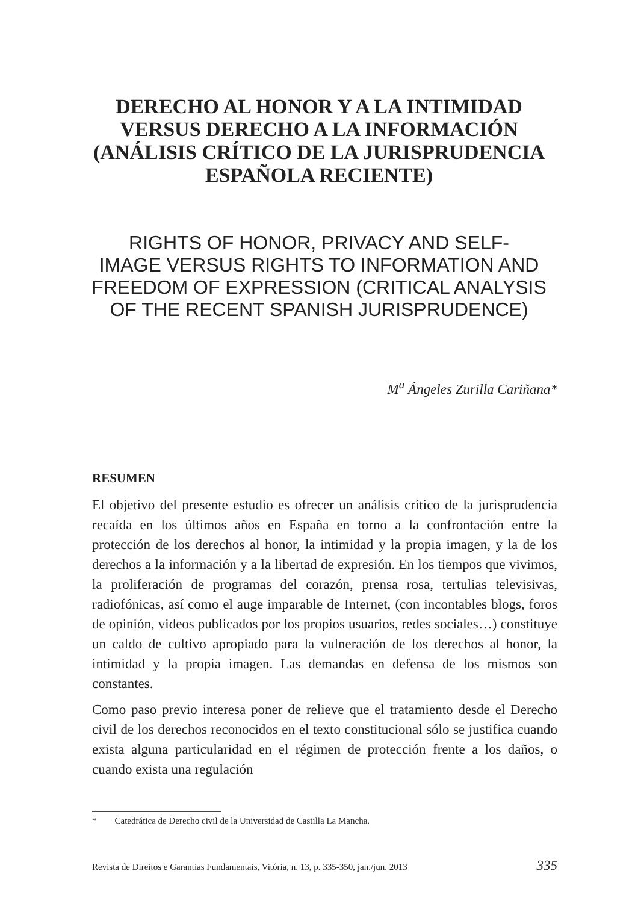DERECHO AL HONOR Y A LA INTIMIDAD
VERSUS DERECHO A LA INFORMACIÓN
(ANÁLISIS CRÍTICO DE LA JURISPRUDENCIA
ESPAÑOLA RECIENTE)
RIGHTS OF HONOR, PRIVACY AND SELF-
IMAGE VERSUS RIGHTS TO INFORMATION AND
FREEDOM OF EXPRESSION (CRITICAL ANALYSIS
OF THE RECENT SPANISH JURISPRUDENCE)
M<sup>a</sup> Ángeles Zurilla Cariñana*
RESUMEN
El objetivo del presente estudio es ofrecer un análisis crítico de la jurisprudencia recaída en los últimos años en España en torno a la confrontación entre la protección de los derechos al honor, la intimidad y la propia imagen, y la de los derechos a la información y a la libertad de expresión. En los tiempos que vivimos, la proliferación de programas del corazón, prensa rosa, tertulias televisivas, radiofónicas, así como el auge imparable de Internet, (con incontables blogs, foros de opinión, videos publicados por los propios usuarios, redes sociales…) constituye un caldo de cultivo apropiado para la vulneración de los derechos al honor, la intimidad y la propia imagen. Las demandas en defensa de los mismos son constantes.
Como paso previo interesa poner de relieve que el tratamiento desde el Derecho civil de los derechos reconocidos en el texto constitucional sólo se justifica cuando exista alguna particularidad en el régimen de protección frente a los daños, o cuando exista una regulación
* Catedrática de Derecho civil de la Universidad de Castilla La Mancha.
Revista de Direitos e Garantias Fundamentais, Vitória, n. 13, p. 335-350, jan./jun. 2013 335